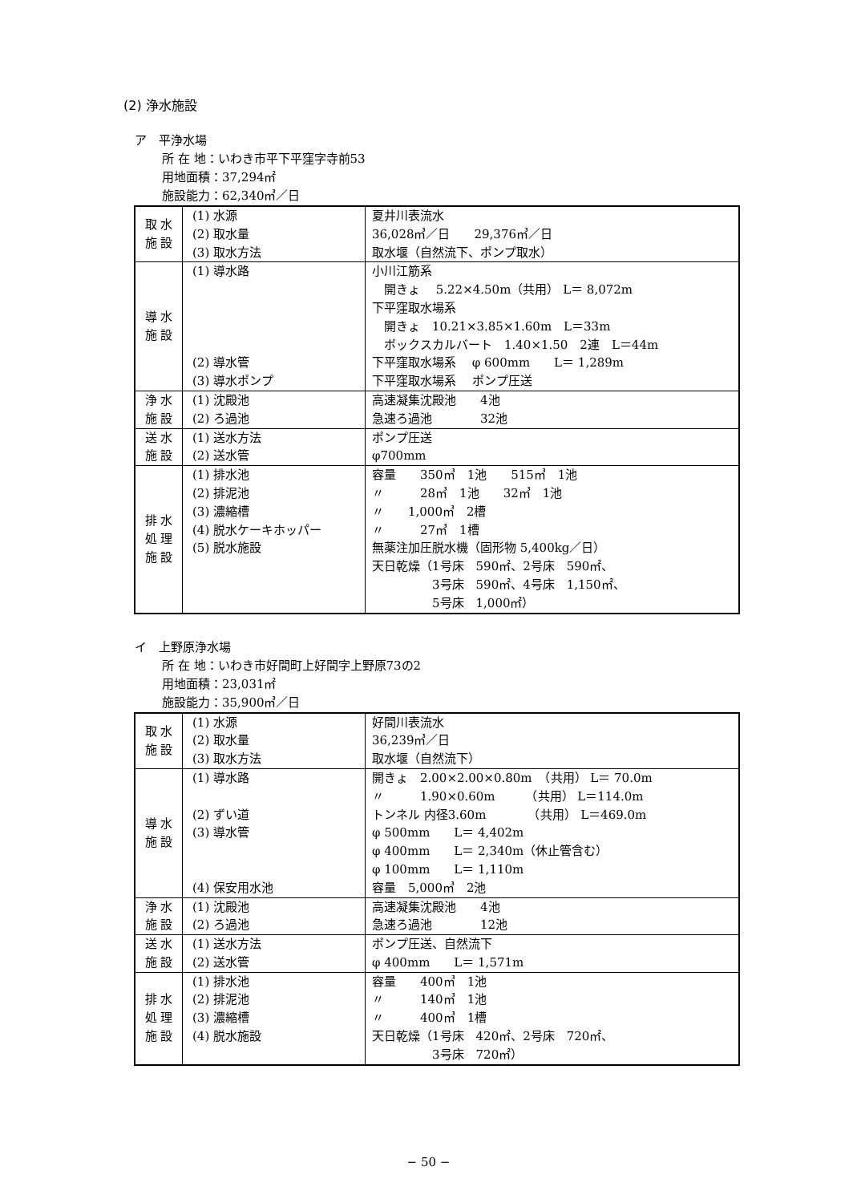(2) 浄水施設
ア　平浄水場
所 在 地：いわき市平下平窪字寺前53
用地面積：37,294㎡
施設能力：62,340㎥／日
| 取 水 施 設 | (1) 水源 (2) 取水量 (3) 取水方法 | 夏井川表流水 36,028㎥／日 29,376㎥／日 取水堰（自然流下、ポンプ取水） |
| 導 水 施 設 | (1) 導水路 (2) 導水管 (3) 導水ポンプ | 小川江筋系 開きょ 5.22×4.50m（共用） L＝ 8,072m 下平窪取水場系 開きょ 10.21×3.85×1.60m L＝33m ボックスカルバート 1.40×1.50 2連 L＝44m 下平窪取水場系 φ 600mm L＝ 1,289m 下平窪取水場系 ポンプ圧送 |
| 浄 水 施 設 | (1) 沈殿池 (2) ろ過池 | 高速凝集沈殿池 4池 急速ろ過池 32池 |
| 送 水 施 設 | (1) 送水方法 (2) 送水管 | ポンプ圧送 φ700mm |
| 排 水 処 理 施 設 | (1) 排水池 (2) 排泥池 (3) 濃縮槽 (4) 脱水ケーキホッパー (5) 脱水施設 | 容量 350㎥ 1池 515㎥ 1池 〃 28㎥ 1池 32㎥ 1池 〃 1,000㎥ 2槽 〃 27㎥ 1槽 無薬注加圧脱水機（固形物 5,400kg／日） 天日乾燥（1号床 590㎡、2号床 590㎡、 3号床 590㎡、4号床 1,150㎡、 5号床 1,000㎡） |
イ　上野原浄水場
所 在 地：いわき市好間町上好間字上野原73の2
用地面積：23,031㎡
施設能力：35,900㎥／日
| 取 水 施 設 | (1) 水源 (2) 取水量 (3) 取水方法 | 好間川表流水 36,239㎥／日 取水堰（自然流下） |
| 導 水 施 設 | (1) 導水路 (2) ずい道 (3) 導水管 (4) 保安用水池 | 開きょ 2.00×2.00×0.80m （共用） L＝ 70.0m 〃 1.90×0.60m （共用） L＝114.0m トンネル 内径3.60m （共用） L＝469.0m φ 500mm L＝ 4,402m φ 400mm L＝ 2,340m（休止管含む） φ 100mm L＝ 1,110m 容量 5,000㎥ 2池 |
| 浄 水 施 設 | (1) 沈殿池 (2) ろ過池 | 高速凝集沈殿池 4池 急速ろ過池 12池 |
| 送 水 施 設 | (1) 送水方法 (2) 送水管 | ポンプ圧送、自然流下 φ 400mm L＝ 1,571m |
| 排 水 処 理 施 設 | (1) 排水池 (2) 排泥池 (3) 濃縮槽 (4) 脱水施設 | 容量 400㎥ 1池 〃 140㎥ 1池 〃 400㎥ 1槽 天日乾燥（1号床 420㎡、2号床 720㎡、 3号床 720㎡） |
− 50 −